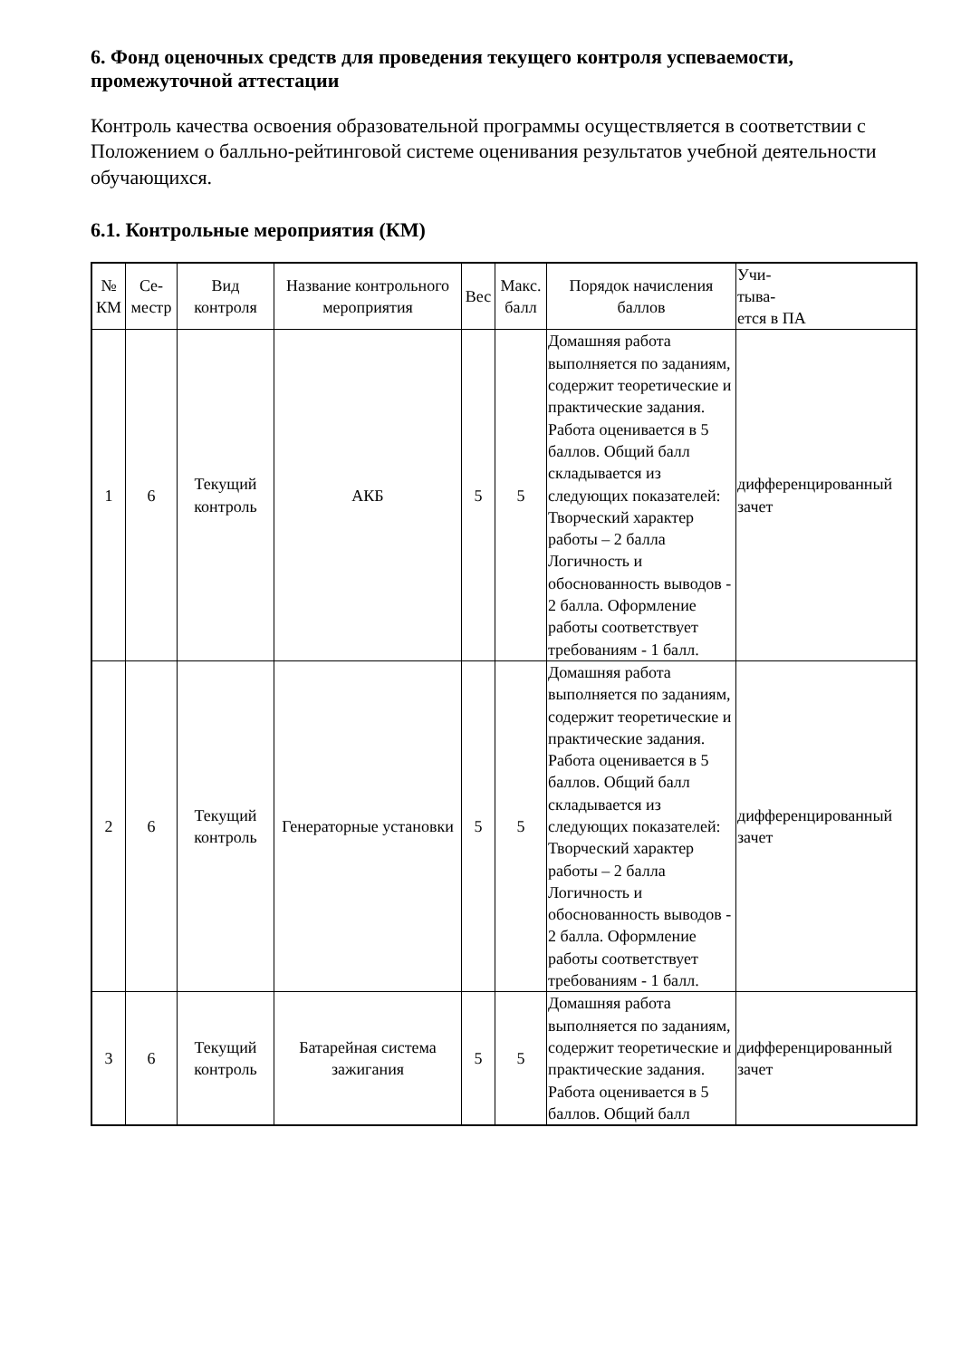6. Фонд оценочных средств для проведения текущего контроля успеваемости, промежуточной аттестации
Контроль качества освоения образовательной программы осуществляется в соответствии с Положением о балльно-рейтинговой системе оценивания результатов учебной деятельности обучающихся.
6.1. Контрольные мероприятия (КМ)
| № КМ | Се- местр | Вид контроля | Название контрольного мероприятия | Вес | Макс. балл | Порядок начисления баллов | Учи- тыва- ется в ПА |
| --- | --- | --- | --- | --- | --- | --- | --- |
| 1 | 6 | Текущий контроль | АКБ | 5 | 5 | Домашняя работа выполняется по заданиям, содержит теоретические и практические задания. Работа оценивается в 5 баллов. Общий балл складывается из следующих показателей: Творческий характер работы – 2 балла Логичность и обоснованность выводов - 2 балла. Оформление работы соответствует требованиям - 1 балл. | дифференцированный зачет |
| 2 | 6 | Текущий контроль | Генераторные установки | 5 | 5 | Домашняя работа выполняется по заданиям, содержит теоретические и практические задания. Работа оценивается в 5 баллов. Общий балл складывается из следующих показателей: Творческий характер работы – 2 балла Логичность и обоснованность выводов - 2 балла. Оформление работы соответствует требованиям - 1 балл. | дифференцированный зачет |
| 3 | 6 | Текущий контроль | Батарейная система зажигания | 5 | 5 | Домашняя работа выполняется по заданиям, содержит теоретические и практические задания. Работа оценивается в 5 баллов. Общий балл | дифференцированный зачет |